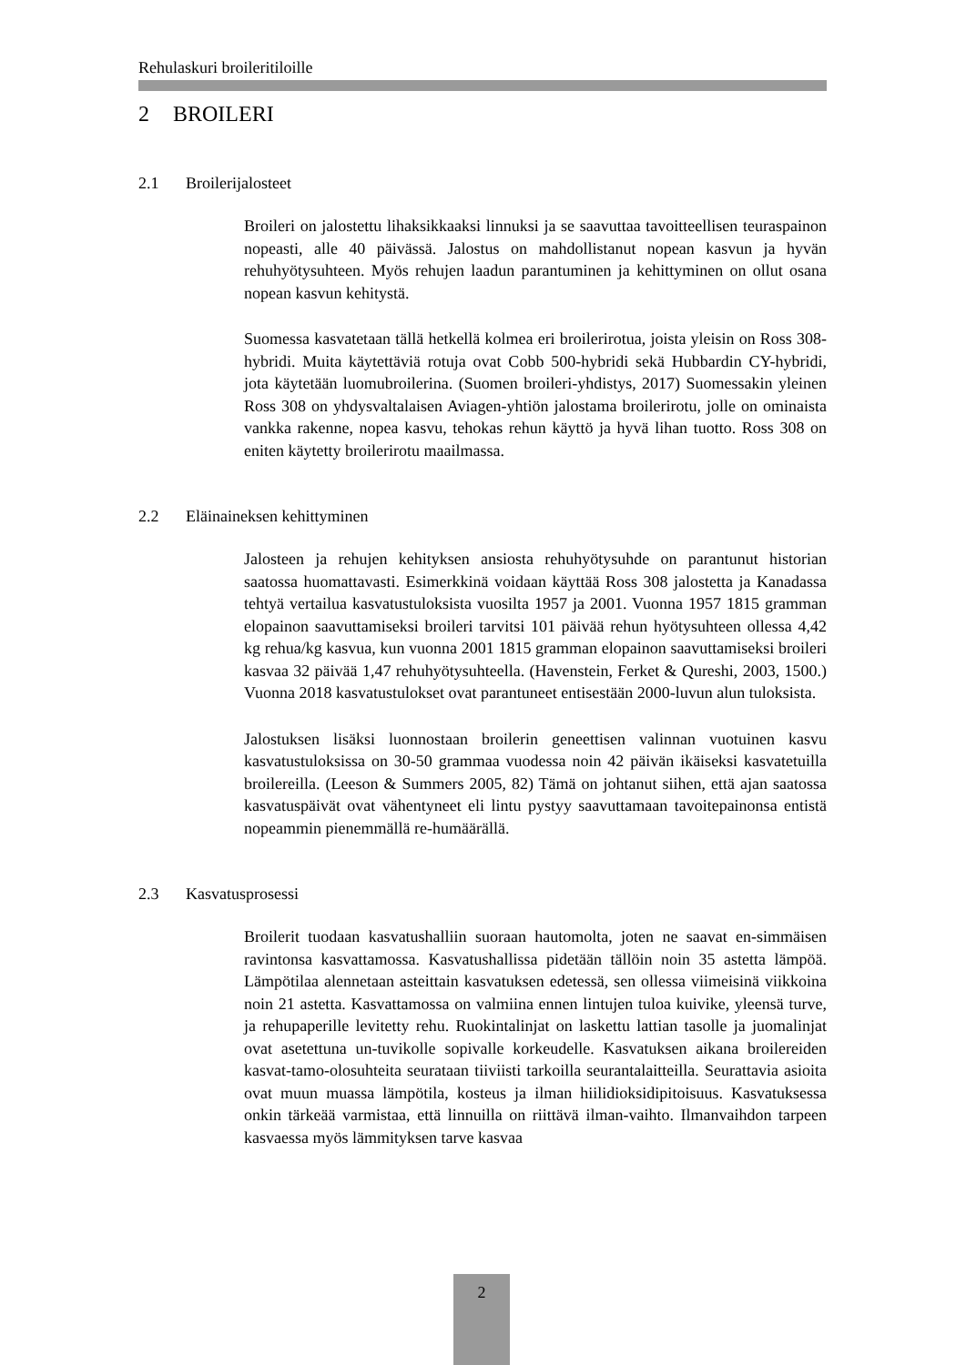Rehulaskuri broileritiloille
2 BROILERI
2.1 Broilerijalosteet
Broileri on jalostettu lihaksikkaaksi linnuksi ja se saavuttaa tavoitteellisen teuraspainon nopeasti, alle 40 päivässä. Jalostus on mahdollistanut nopean kasvun ja hyvän rehuhyötysuhteen. Myös rehujen laadun parantuminen ja kehittyminen on ollut osana nopean kasvun kehitystä.
Suomessa kasvatetaan tällä hetkellä kolmea eri broilerirotua, joista yleisin on Ross 308-hybridi. Muita käytettäviä rotuja ovat Cobb 500-hybridi sekä Hubbardin CY-hybridi, jota käytetään luomubroilerina. (Suomen broileri-yhdistys, 2017) Suomessakin yleinen Ross 308 on yhdysvaltalaisen Aviagen-yhtiön jalostama broilerirotu, jolle on ominaista vankka rakenne, nopea kasvu, tehokas rehun käyttö ja hyvä lihan tuotto. Ross 308 on eniten käytetty broilerirotu maailmassa.
2.2 Eläinaineksen kehittyminen
Jalosteen ja rehujen kehityksen ansiosta rehuhyötysuhde on parantunut historian saatossa huomattavasti. Esimerkkinä voidaan käyttää Ross 308 jalostetta ja Kanadassa tehtyä vertailua kasvatustuloksista vuosilta 1957 ja 2001. Vuonna 1957 1815 gramman elopainon saavuttamiseksi broileri tarvitsi 101 päivää rehun hyötysuhteen ollessa 4,42 kg rehua/kg kasvua, kun vuonna 2001 1815 gramman elopainon saavuttamiseksi broileri kasvaa 32 päivää 1,47 rehuhyötysuhteella. (Havenstein, Ferket & Qureshi, 2003, 1500.) Vuonna 2018 kasvatustulokset ovat parantuneet entisestään 2000-luvun alun tuloksista.
Jalostuksen lisäksi luonnostaan broilerin geneettisen valinnan vuotuinen kasvu kasvatustuloksissa on 30-50 grammaa vuodessa noin 42 päivän ikäiseksi kasvatetuilla broilereilla. (Leeson & Summers 2005, 82) Tämä on johtanut siihen, että ajan saatossa kasvatuspäivät ovat vähentyneet eli lintu pystyy saavuttamaan tavoitepainonsa entistä nopeammin pienemmällä re-humäärällä.
2.3 Kasvatusprosessi
Broilerit tuodaan kasvatushalliin suoraan hautomolta, joten ne saavat en-simmäisen ravintonsa kasvattamossa. Kasvatushallissa pidetään tällöin noin 35 astetta lämpöä. Lämpötilaa alennetaan asteittain kasvatuksen edetessä, sen ollessa viimeisinä viikkoina noin 21 astetta. Kasvattamossa on valmiina ennen lintujen tuloa kuivike, yleensä turve, ja rehupaperille levitetty rehu. Ruokintalinjat on laskettu lattian tasolle ja juomalinjat ovat asetettuna un-tuvikolle sopivalle korkeudelle. Kasvatuksen aikana broilereiden kasvat-tamo-olosuhteita seurataan tiiviisti tarkoilla seurantalaitteilla. Seurattavia asioita ovat muun muassa lämpötila, kosteus ja ilman hiilidioksidipitoisuus. Kasvatuksessa onkin tärkeää varmistaa, että linnuilla on riittävä ilman-vaihto. Ilmanvaihdon tarpeen kasvaessa myös lämmityksen tarve kasvaa
2